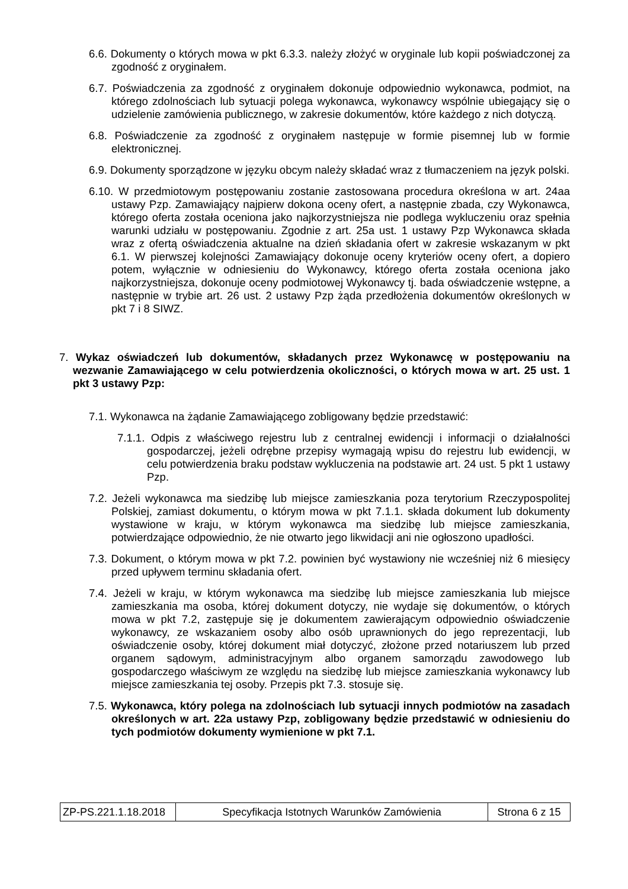6.6. Dokumenty o których mowa w pkt 6.3.3. należy złożyć w oryginale lub kopii poświadczonej za zgodność z oryginałem.
6.7. Poświadczenia za zgodność z oryginałem dokonuje odpowiednio wykonawca, podmiot, na którego zdolnościach lub sytuacji polega wykonawca, wykonawcy wspólnie ubiegający się o udzielenie zamówienia publicznego, w zakresie dokumentów, które każdego z nich dotyczą.
6.8. Poświadczenie za zgodność z oryginałem następuje w formie pisemnej lub w formie elektronicznej.
6.9. Dokumenty sporządzone w języku obcym należy składać wraz z tłumaczeniem na język polski.
6.10. W przedmiotowym postępowaniu zostanie zastosowana procedura określona w art. 24aa ustawy Pzp. Zamawiający najpierw dokona oceny ofert, a następnie zbada, czy Wykonawca, którego oferta została oceniona jako najkorzystniejsza nie podlega wykluczeniu oraz spełnia warunki udziału w postępowaniu. Zgodnie z art. 25a ust. 1 ustawy Pzp Wykonawca składa wraz z ofertą oświadczenia aktualne na dzień składania ofert w zakresie wskazanym w pkt 6.1. W pierwszej kolejności Zamawiający dokonuje oceny kryteriów oceny ofert, a dopiero potem, wyłącznie w odniesieniu do Wykonawcy, którego oferta została oceniona jako najkorzystniejsza, dokonuje oceny podmiotowej Wykonawcy tj. bada oświadczenie wstępne, a następnie w trybie art. 26 ust. 2 ustawy Pzp żąda przedłożenia dokumentów określonych w pkt 7 i 8 SIWZ.
7. Wykaz oświadczeń lub dokumentów, składanych przez Wykonawcę w postępowaniu na wezwanie Zamawiającego w celu potwierdzenia okoliczności, o których mowa w art. 25 ust. 1 pkt 3 ustawy Pzp:
7.1. Wykonawca na żądanie Zamawiającego zobligowany będzie przedstawić:
7.1.1. Odpis z właściwego rejestru lub z centralnej ewidencji i informacji o działalności gospodarczej, jeżeli odrębne przepisy wymagają wpisu do rejestru lub ewidencji, w celu potwierdzenia braku podstaw wykluczenia na podstawie art. 24 ust. 5 pkt 1 ustawy Pzp.
7.2. Jeżeli wykonawca ma siedzibę lub miejsce zamieszkania poza terytorium Rzeczypospolitej Polskiej, zamiast dokumentu, o którym mowa w pkt 7.1.1. składa dokument lub dokumenty wystawione w kraju, w którym wykonawca ma siedzibę lub miejsce zamieszkania, potwierdzające odpowiednio, że nie otwarto jego likwidacji ani nie ogłoszono upadłości.
7.3. Dokument, o którym mowa w pkt 7.2. powinien być wystawiony nie wcześniej niż 6 miesięcy przed upływem terminu składania ofert.
7.4. Jeżeli w kraju, w którym wykonawca ma siedzibę lub miejsce zamieszkania lub miejsce zamieszkania ma osoba, której dokument dotyczy, nie wydaje się dokumentów, o których mowa w pkt 7.2, zastępuje się je dokumentem zawierającym odpowiednio oświadczenie wykonawcy, ze wskazaniem osoby albo osób uprawnionych do jego reprezentacji, lub oświadczenie osoby, której dokument miał dotyczyć, złożone przed notariuszem lub przed organem sądowym, administracyjnym albo organem samorządu zawodowego lub gospodarczego właściwym ze względu na siedzibę lub miejsce zamieszkania wykonawcy lub miejsce zamieszkania tej osoby. Przepis pkt 7.3. stosuje się.
7.5. Wykonawca, który polega na zdolnościach lub sytuacji innych podmiotów na zasadach określonych w art. 22a ustawy Pzp, zobligowany będzie przedstawić w odniesieniu do tych podmiotów dokumenty wymienione w pkt 7.1.
| ZP-PS.221.1.18.2018 | Specyfikacja Istotnych Warunków Zamówienia | Strona 6 z 15 |